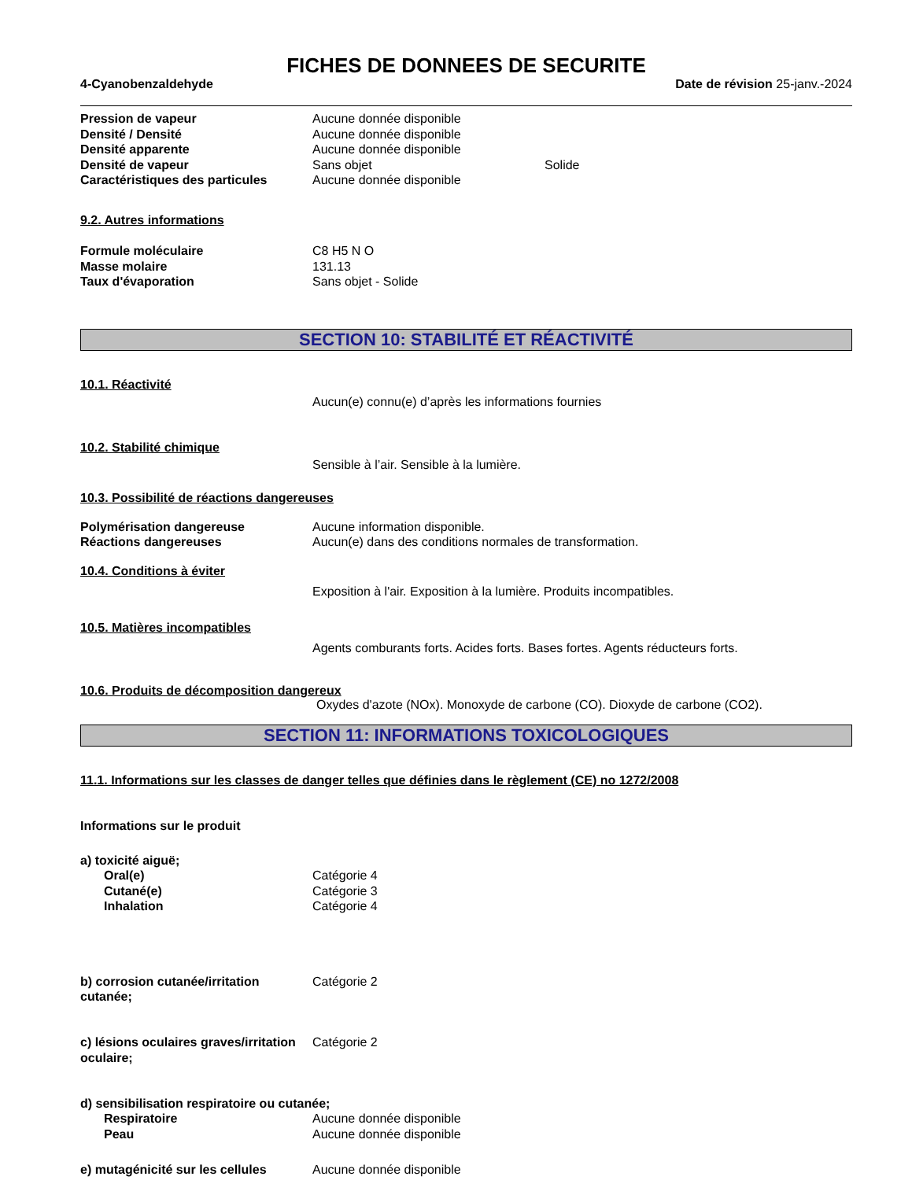FICHES DE DONNEES DE SECURITE
4-Cyanobenzaldehyde Date de révision 25-janv.-2024
Pression de vapeur Aucune donnée disponible
Densité / Densité Aucune donnée disponible
Densité apparente Aucune donnée disponible
Densité de vapeur Sans objet Solide
Caractéristiques des particules
Aucune donnée disponible
9.2. Autres informations
Formule moléculaire C8 H5 N O
Masse molaire 131.13
Taux d'évaporation Sans objet - Solide
SECTION 10: STABILITÉ ET RÉACTIVITÉ
10.1. Réactivité
Aucun(e) connu(e) d’après les informations fournies
10.2. Stabilité chimique
Sensible à l’air. Sensible à la lumière.
10.3. Possibilité de réactions dangereuses
Polymérisation dangereuse Aucune information disponible.
Réactions dangereuses Aucun(e) dans des conditions normales de transformation.
10.4. Conditions à éviter
Exposition à l'air. Exposition à la lumière. Produits incompatibles.
10.5. Matières incompatibles
Agents comburants forts. Acides forts. Bases fortes. Agents réducteurs forts.
10.6. Produits de décomposition dangereux
Oxydes d'azote (NOx). Monoxyde de carbone (CO). Dioxyde de carbone (CO2).
SECTION 11: INFORMATIONS TOXICOLOGIQUES
11.1. Informations sur les classes de danger telles que définies dans le règlement (CE) no 1272/2008
Informations sur le produit
a) toxicité aiguë;
Oral(e) Catégorie 4
Cutané(e) Catégorie 3
Inhalation Catégorie 4
b) corrosion cutanée/irritation cutanée;
Catégorie 2
c) lésions oculaires graves/irritation oculaire;
Catégorie 2
d) sensibilisation respiratoire ou cutanée;
Respiratoire Aucune donnée disponible
Peau Aucune donnée disponible
e) mutagénicité sur les cellules
Aucune donnée disponible